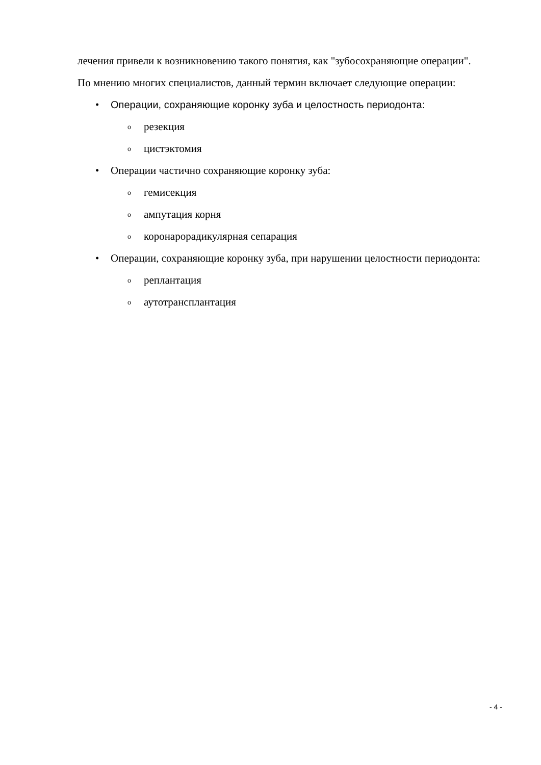лечения привели к возникновению такого понятия, как "зубосохраняющие операции".
По мнению многих специалистов, данный термин включает следующие операции:
• Операции, сохраняющие коронку зуба и целостность периодонта:
o резекция
o цистэктомия
• Операции частично сохраняющие коронку зуба:
o гемисекция
o ампутация корня
o коронарорадикулярная сепарация
• Операции, сохраняющие коронку зуба, при нарушении целостности периодонта:
o реплантация
o аутотрансплантация
- 4 -